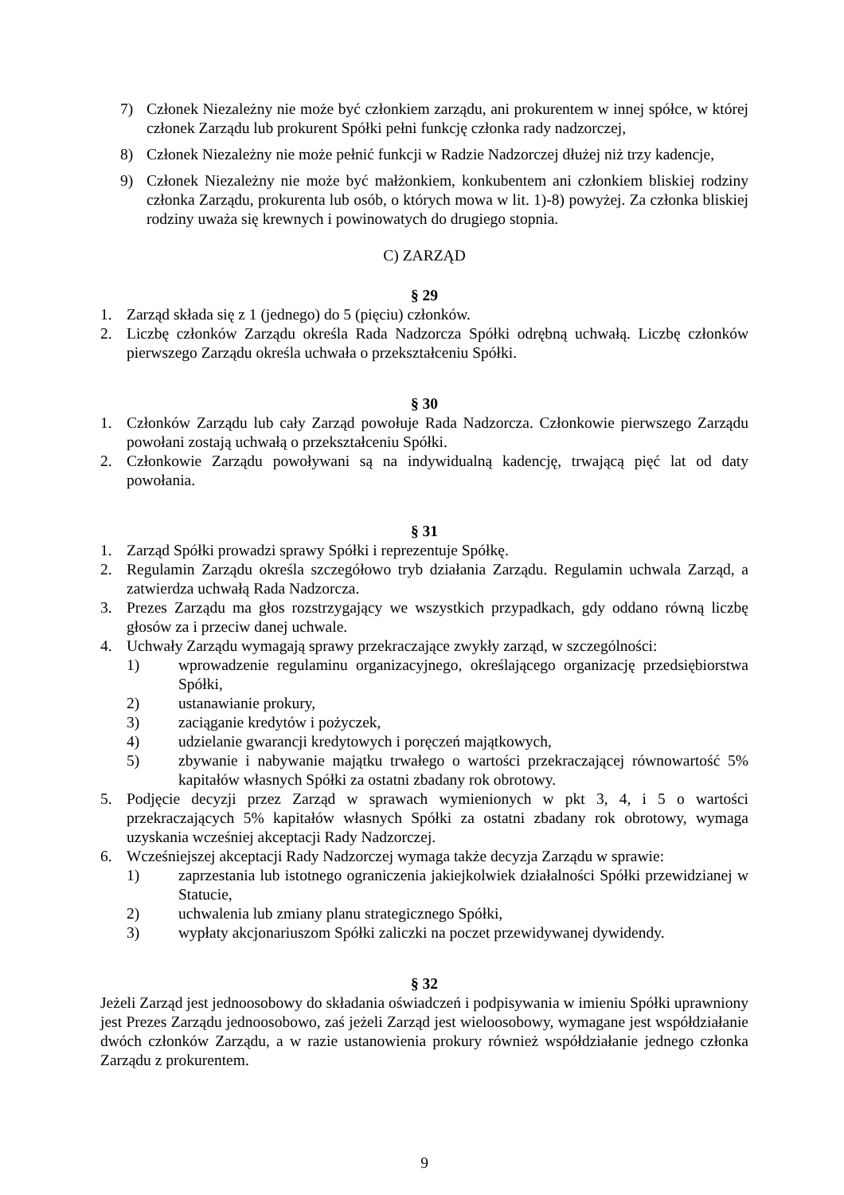7) Członek Niezależny nie może być członkiem zarządu, ani prokurentem w innej spółce, w której członek Zarządu lub prokurent Spółki pełni funkcję członka rady nadzorczej,
8) Członek Niezależny nie może pełnić funkcji w Radzie Nadzorczej dłużej niż trzy kadencje,
9) Członek Niezależny nie może być małżonkiem, konkubentem ani członkiem bliskiej rodziny członka Zarządu, prokurenta lub osób, o których mowa w lit. 1)-8) powyżej. Za członka bliskiej rodziny uważa się krewnych i powinowatych do drugiego stopnia.
C) ZARZĄD
§ 29
1. Zarząd składa się z 1 (jednego) do 5 (pięciu) członków.
2. Liczbę członków Zarządu określa Rada Nadzorcza Spółki odrębną uchwałą. Liczbę członków pierwszego Zarządu określa uchwała o przekształceniu Spółki.
§ 30
1. Członków Zarządu lub cały Zarząd powołuje Rada Nadzorcza. Członkowie pierwszego Zarządu powołani zostają uchwałą o przekształceniu Spółki.
2. Członkowie Zarządu powoływani są na indywidualną kadencję, trwającą pięć lat od daty powołania.
§ 31
1. Zarząd Spółki prowadzi sprawy Spółki i reprezentuje Spółkę.
2. Regulamin Zarządu określa szczegółowo tryb działania Zarządu. Regulamin uchwala Zarząd, a zatwierdza uchwałą Rada Nadzorcza.
3. Prezes Zarządu ma głos rozstrzygający we wszystkich przypadkach, gdy oddano równą liczbę głosów za i przeciw danej uchwale.
4. Uchwały Zarządu wymagają sprawy przekraczające zwykły zarząd, w szczególności:
1) wprowadzenie regulaminu organizacyjnego, określającego organizację przedsiębiorstwa Spółki,
2) ustanawianie prokury,
3) zaciąganie kredytów i pożyczek,
4) udzielanie gwarancji kredytowych i poręczeń majątkowych,
5) zbywanie i nabywanie majątku trwałego o wartości przekraczającej równowartość 5% kapitałów własnych Spółki za ostatni zbadany rok obrotowy.
5. Podjęcie decyzji przez Zarząd w sprawach wymienionych w pkt 3, 4, i 5 o wartości przekraczających 5% kapitałów własnych Spółki za ostatni zbadany rok obrotowy, wymaga uzyskania wcześniej akceptacji Rady Nadzorczej.
6. Wcześniejszej akceptacji Rady Nadzorczej wymaga także decyzja Zarządu w sprawie:
1) zaprzestania lub istotnego ograniczenia jakiejkolwiek działalności Spółki przewidzianej w Statucie,
2) uchwalenia lub zmiany planu strategicznego Spółki,
3) wypłaty akcjonariuszom Spółki zaliczki na poczet przewidywanej dywidendy.
§ 32
Jeżeli Zarząd jest jednoosobowy do składania oświadczeń i podpisywania w imieniu Spółki uprawniony jest Prezes Zarządu jednoosobowo, zaś jeżeli Zarząd jest wieloosobowy, wymagane jest współdziałanie dwóch członków Zarządu, a w razie ustanowienia prokury również współdziałanie jednego członka Zarządu z prokurentem.
9